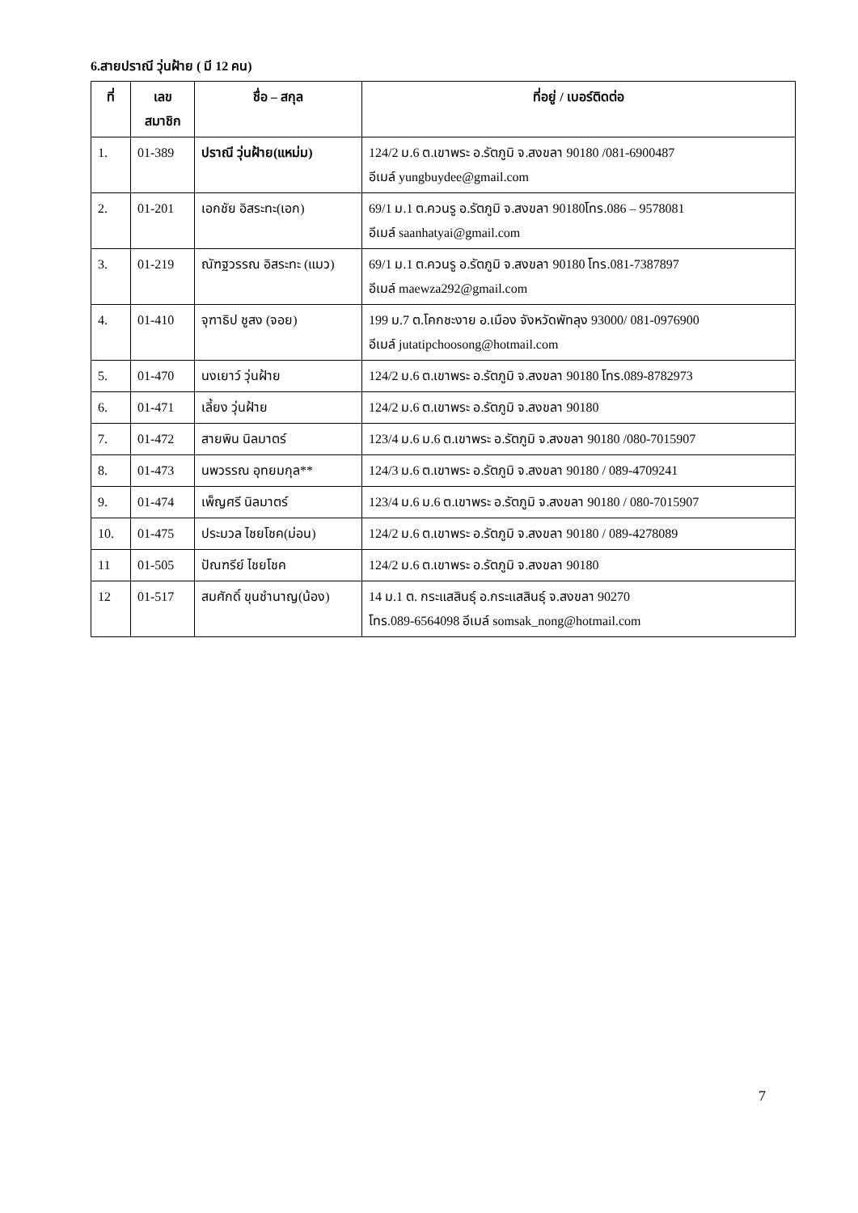6.สายปราณี วุ่นฝ้าย ( มี 12 คน)
| ที่ | เลข สมาชิก | ชื่อ – สกุล | ที่อยู่ / เบอร์ติดต่อ |
| --- | --- | --- | --- |
| 1. | 01-389 | ปราณี วุ่นฝ้าย(แหม่ม) | 124/2 ม.6 ต.เขาพระ อ.รัตภูมิ จ.สงขลา 90180 /081-6900487 อีเมล์ yungbuydee@gmail.com |
| 2. | 01-201 | เอกชัย อิสระทะ(เอก) | 69/1 ม.1 ต.ควนรู อ.รัตภูมิ จ.สงขลา 90180โทร.086 – 9578081 อีเมล์ saanhatyai@gmail.com |
| 3. | 01-219 | ณัฑฐวรรณ อิสระทะ (แมว) | 69/1 ม.1 ต.ควนรู อ.รัตภูมิ จ.สงขลา 90180 โทร.081-7387897 อีเมล์ maewza292@gmail.com |
| 4. | 01-410 | จุฑาธิป ชูสง (จอย) | 199 ม.7 ต.โคกชะงาย อ.เมือง จังหวัดพัทลุง 93000/ 081-0976900 อีเมล์ jutatipchoosong@hotmail.com |
| 5. | 01-470 | นงเยาว์ วุ่นฝ้าย | 124/2 ม.6 ต.เขาพระ อ.รัตภูมิ จ.สงขลา 90180 โทร.089-8782973 |
| 6. | 01-471 | เลี้ยง วุ่นฝ้าย | 124/2 ม.6 ต.เขาพระ อ.รัตภูมิ จ.สงขลา 90180 |
| 7. | 01-472 | สายพิน นิลมาตร์ | 123/4 ม.6 ม.6 ต.เขาพระ อ.รัตภูมิ จ.สงขลา 90180 /080-7015907 |
| 8. | 01-473 | นพวรรณ อุทยมกุล** | 124/3 ม.6 ต.เขาพระ อ.รัตภูมิ จ.สงขลา 90180 / 089-4709241 |
| 9. | 01-474 | เพ็ญศรี นิลมาตร์ | 123/4 ม.6 ม.6 ต.เขาพระ อ.รัตภูมิ จ.สงขลา 90180 / 080-7015907 |
| 10. | 01-475 | ประมวล ไชยโชค(ม่อน) | 124/2 ม.6 ต.เขาพระ อ.รัตภูมิ จ.สงขลา 90180 / 089-4278089 |
| 11 | 01-505 | ปัณฑรีย์ ไชยโชค | 124/2 ม.6 ต.เขาพระ อ.รัตภูมิ จ.สงขลา 90180 |
| 12 | 01-517 | สมศักดิ์ ขุนชำนาญ(น้อง) | 14 ม.1 ต. กระแสสินธุ์ อ.กระแสสินธุ์ จ.สงขลา 90270 โทร.089-6564098 อีเมล์ somsak_nong@hotmail.com |
7